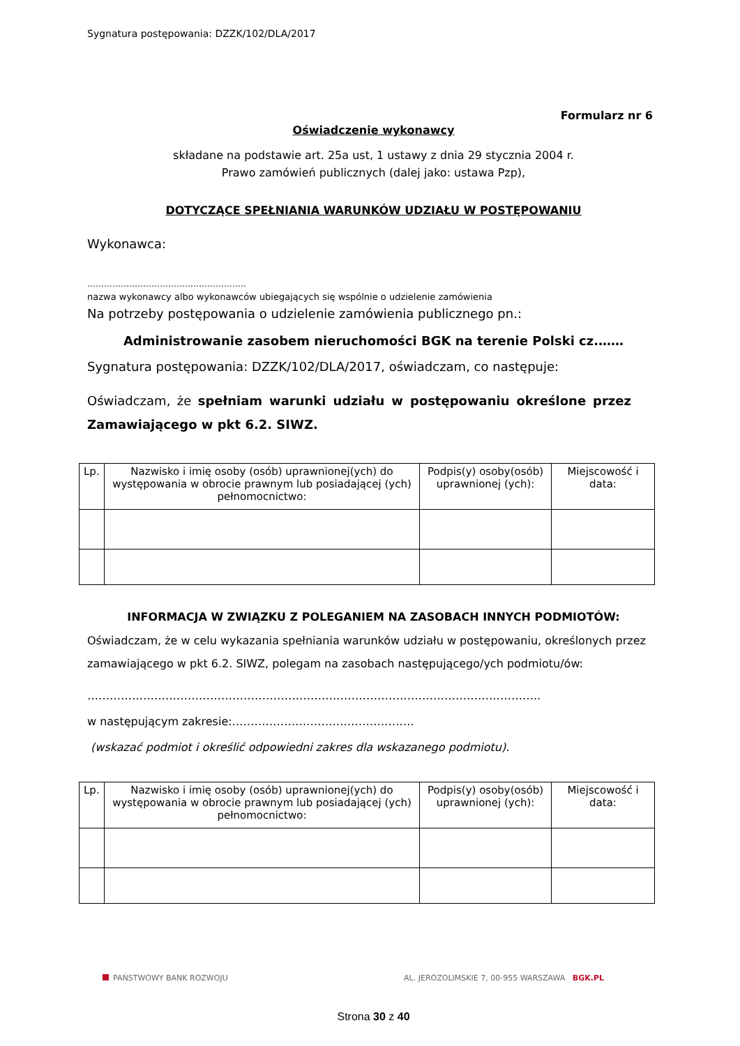Sygnatura postępowania: DZZK/102/DLA/2017
Formularz nr 6
Oświadczenie wykonawcy
składane na podstawie art. 25a ust, 1 ustawy z dnia 29 stycznia 2004 r.
Prawo zamówień publicznych (dalej jako: ustawa Pzp),
DOTYCZĄCE SPEŁNIANIA WARUNKÓW UDZIAŁU W POSTĘPOWANIU
Wykonawca:
…………………………………………………
nazwa wykonawcy albo wykonawców ubiegających się wspólnie o udzielenie zamówienia
Na potrzeby postępowania o udzielenie zamówienia publicznego pn.:
Administrowanie zasobem nieruchomości BGK na terenie Polski cz.……
Sygnatura postępowania: DZZK/102/DLA/2017, oświadczam, co następuje:
Oświadczam, że spełniam warunki udziału w postępowaniu określone przez Zamawiającego w pkt 6.2. SIWZ.
| Lp. | Nazwisko i imię osoby (osób) uprawnionej(ych) do występowania w obrocie prawnym lub posiadającej (ych) pełnomocnictwo: | Podpis(y) osoby(osób) uprawnionej (ych): | Miejscowość i data: |
INFORMACJA W ZWIĄZKU Z POLEGANIEM NA ZASOBACH INNYCH PODMIOTÓW:
Oświadczam, że w celu wykazania spełniania warunków udziału w postępowaniu, określonych przez zamawiającego w pkt 6.2. SIWZ, polegam na zasobach następującego/ych podmiotu/ów:
…………………………………………………………………………………………………………..
w następującym zakresie:………………………………………….
(wskazać podmiot i określić odpowiedni zakres dla wskazanego podmiotu).
| Lp. | Nazwisko i imię osoby (osób) uprawnionej(ych) do występowania w obrocie prawnym lub posiadającej (ych) pełnomocnictwo: | Podpis(y) osoby(osób) uprawnionej (ych): | Miejscowość i data: |
PAŃSTWOWY BANK ROZWOJU AL. JEROZOLIMSKIE 7, 00-955 WARSZAWA BGK.PL
Strona 30 z 40